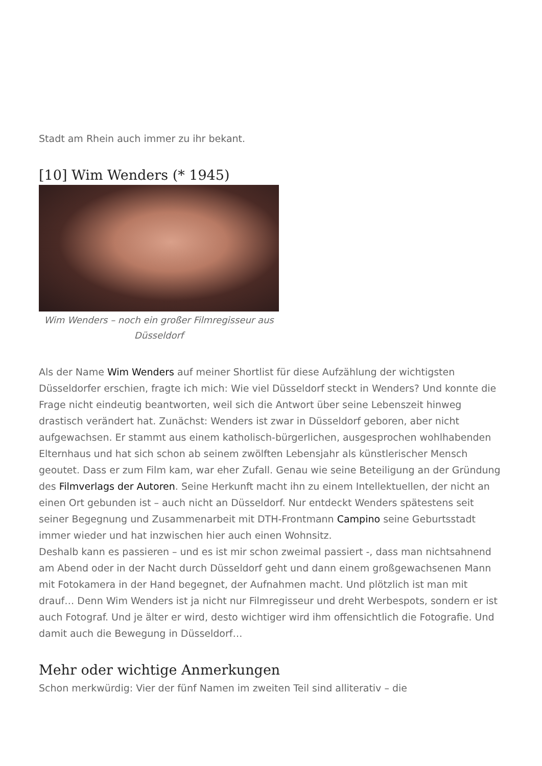Stadt am Rhein auch immer zu ihr bekant.
[10] Wim Wenders (* 1945)
Wim Wenders – noch ein großer Filmregisseur aus Düsseldorf
Als der Name Wim Wenders auf meiner Shortlist für diese Aufzählung der wichtigsten Düsseldorfer erschien, fragte ich mich: Wie viel Düsseldorf steckt in Wenders? Und konnte die Frage nicht eindeutig beantworten, weil sich die Antwort über seine Lebenszeit hinweg drastisch verändert hat. Zunächst: Wenders ist zwar in Düsseldorf geboren, aber nicht aufgewachsen. Er stammt aus einem katholisch-bürgerlichen, ausgesprochen wohlhabenden Elternhaus und hat sich schon ab seinem zwölften Lebensjahr als künstlerischer Mensch geoutet. Dass er zum Film kam, war eher Zufall. Genau wie seine Beteiligung an der Gründung des Filmverlags der Autoren. Seine Herkunft macht ihn zu einem Intellektuellen, der nicht an einen Ort gebunden ist – auch nicht an Düsseldorf. Nur entdeckt Wenders spätestens seit seiner Begegnung und Zusammenarbeit mit DTH-Frontmann Campino seine Geburtsstadt immer wieder und hat inzwischen hier auch einen Wohnsitz.
Deshalb kann es passieren – und es ist mir schon zweimal passiert -, dass man nichtsahnend am Abend oder in der Nacht durch Düsseldorf geht und dann einem großgewachsenen Mann mit Fotokamera in der Hand begegnet, der Aufnahmen macht. Und plötzlich ist man mit drauf… Denn Wim Wenders ist ja nicht nur Filmregisseur und dreht Werbespots, sondern er ist auch Fotograf. Und je älter er wird, desto wichtiger wird ihm offensichtlich die Fotografie. Und damit auch die Bewegung in Düsseldorf…
Mehr oder wichtige Anmerkungen
Schon merkwürdig: Vier der fünf Namen im zweiten Teil sind alliterativ – die